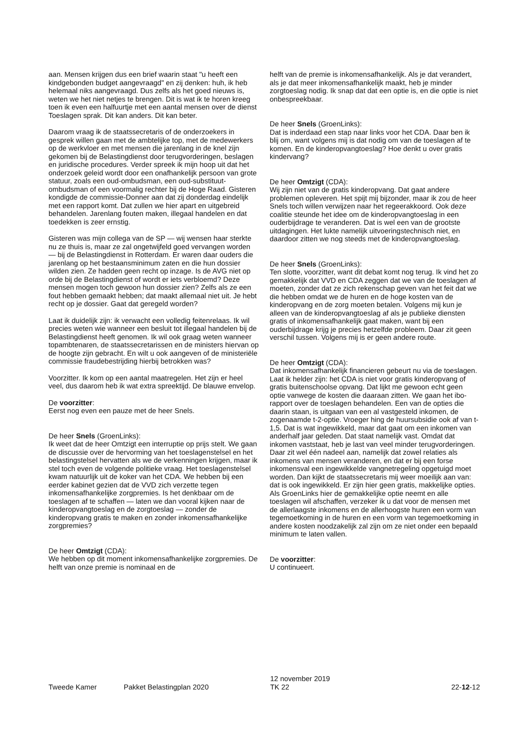aan. Mensen krijgen dus een brief waarin staat "u heeft een kindgebonden budget aangevraagd" en zij denken: huh, ik heb helemaal niks aangevraagd. Dus zelfs als het goed nieuws is, weten we het niet netjes te brengen. Dit is wat ik te horen kreeg toen ik even een halfuurtje met een aantal mensen over de dienst Toeslagen sprak. Dit kan anders. Dit kan beter.
Daarom vraag ik de staatssecretaris of de onderzoekers in gesprek willen gaan met de ambtelijke top, met de medewerkers op de werkvloer en met mensen die jarenlang in de knel zijn gekomen bij de Belastingdienst door terugvorderingen, beslagen en juridische procedures. Verder spreek ik mijn hoop uit dat het onderzoek geleid wordt door een onafhankelijk persoon van grote statuur, zoals een oud-ombudsman, een oud-substituut-ombudsman of een voormalig rechter bij de Hoge Raad. Gisteren kondigde de commissie-Donner aan dat zij donderdag eindelijk met een rapport komt. Dat zullen we hier apart en uitgebreid behandelen. Jarenlang fouten maken, illegaal handelen en dat toedekken is zeer ernstig.
Gisteren was mijn collega van de SP — wij wensen haar sterkte nu ze thuis is, maar ze zal ongetwijfeld goed vervangen worden — bij de Belastingdienst in Rotterdam. Er waren daar ouders die jarenlang op het bestaansminimum zaten en die hun dossier wilden zien. Ze hadden geen recht op inzage. Is de AVG niet op orde bij de Belastingdienst of wordt er iets verbloemd? Deze mensen mogen toch gewoon hun dossier zien? Zelfs als ze een fout hebben gemaakt hebben; dat maakt allemaal niet uit. Je hebt recht op je dossier. Gaat dat geregeld worden?
Laat ik duidelijk zijn: ik verwacht een volledig feitenrelaas. Ik wil precies weten wie wanneer een besluit tot illegaal handelen bij de Belastingdienst heeft genomen. Ik wil ook graag weten wanneer topambtenaren, de staatssecretarissen en de ministers hiervan op de hoogte zijn gebracht. En wilt u ook aangeven of de ministeriële commissie fraudebestrijding hierbij betrokken was?
Voorzitter. Ik kom op een aantal maatregelen. Het zijn er heel veel, dus daarom heb ik wat extra spreektijd. De blauwe envelop.
De voorzitter:
Eerst nog even een pauze met de heer Snels.
De heer Snels (GroenLinks):
Ik weet dat de heer Omtzigt een interruptie op prijs stelt. We gaan de discussie over de hervorming van het toeslagenstelsel en het belastingstelsel hervatten als we de verkenningen krijgen, maar ik stel toch even de volgende politieke vraag. Het toeslagenstelsel kwam natuurlijk uit de koker van het CDA. We hebben bij een eerder kabinet gezien dat de VVD zich verzette tegen inkomensafhankelijke zorgpremies. Is het denkbaar om de toeslagen af te schaffen — laten we dan vooral kijken naar de kinderopvangtoeslag en de zorgtoeslag — zonder de kinderopvang gratis te maken en zonder inkomensafhankelijke zorgpremies?
De heer Omtzigt (CDA):
We hebben op dit moment inkomensafhankelijke zorgpremies. De helft van onze premie is nominaal en de
helft van de premie is inkomensafhankelijk. Als je dat verandert, als je dat meer inkomensafhankelijk maakt, heb je minder zorgtoeslag nodig. Ik snap dat dat een optie is, en die optie is niet onbespreekbaar.
De heer Snels (GroenLinks):
Dat is inderdaad een stap naar links voor het CDA. Daar ben ik blij om, want volgens mij is dat nodig om van de toeslagen af te komen. En de kinderopvangtoeslag? Hoe denkt u over gratis kindervang?
De heer Omtzigt (CDA):
Wij zijn niet van de gratis kinderopvang. Dat gaat andere problemen opleveren. Het spijt mij bijzonder, maar ik zou de heer Snels toch willen verwijzen naar het regeerakkoord. Ook deze coalitie steunde het idee om de kinderopvangtoeslag in een ouderbijdrage te veranderen. Dat is wel een van de grootste uitdagingen. Het lukte namelijk uitvoeringstechnisch niet, en daardoor zitten we nog steeds met de kinderopvangtoeslag.
De heer Snels (GroenLinks):
Ten slotte, voorzitter, want dit debat komt nog terug. Ik vind het zo gemakkelijk dat VVD en CDA zeggen dat we van de toeslagen af moeten, zonder dat ze zich rekenschap geven van het feit dat we die hebben omdat we de huren en de hoge kosten van de kinderopvang en de zorg moeten betalen. Volgens mij kun je alleen van de kinderopvangtoeslag af als je publieke diensten gratis of inkomensafhankelijk gaat maken, want bij een ouderbijdrage krijg je precies hetzelfde probleem. Daar zit geen verschil tussen. Volgens mij is er geen andere route.
De heer Omtzigt (CDA):
Dat inkomensafhankelijk financieren gebeurt nu via de toeslagen. Laat ik helder zijn: het CDA is niet voor gratis kinderopvang of gratis buitenschoolse opvang. Dat lijkt me gewoon echt geen optie vanwege de kosten die daaraan zitten. We gaan het ibo-rapport over de toeslagen behandelen. Een van de opties die daarin staan, is uitgaan van een al vastgesteld inkomen, de zogenaamde t-2-optie. Vroeger hing de huursubsidie ook af van t-1,5. Dat is wat ingewikkeld, maar dat gaat om een inkomen van anderhalf jaar geleden. Dat staat namelijk vast. Omdat dat inkomen vaststaat, heb je last van veel minder terugvorderingen. Daar zit wel één nadeel aan, namelijk dat zowel relaties als inkomens van mensen veranderen, en dat er bij een forse inkomensval een ingewikkelde vangnetregeling opgetuigd moet worden. Dan kijkt de staatssecretaris mij weer moeilijk aan van: dat is ook ingewikkeld. Er zijn hier geen gratis, makkelijke opties. Als GroenLinks hier de gemakkelijke optie neemt en alle toeslagen wil afschaffen, verzeker ik u dat voor de mensen met de allerlaagste inkomens en de allerhoogste huren een vorm van tegemoetkoming in de huren en een vorm van tegemoetkoming in andere kosten noodzakelijk zal zijn om ze niet onder een bepaald minimum te laten vallen.
De voorzitter:
U continueert.
Tweede Kamer
Pakket Belastingplan 2020
12 november 2019
TK 22
22-12-12